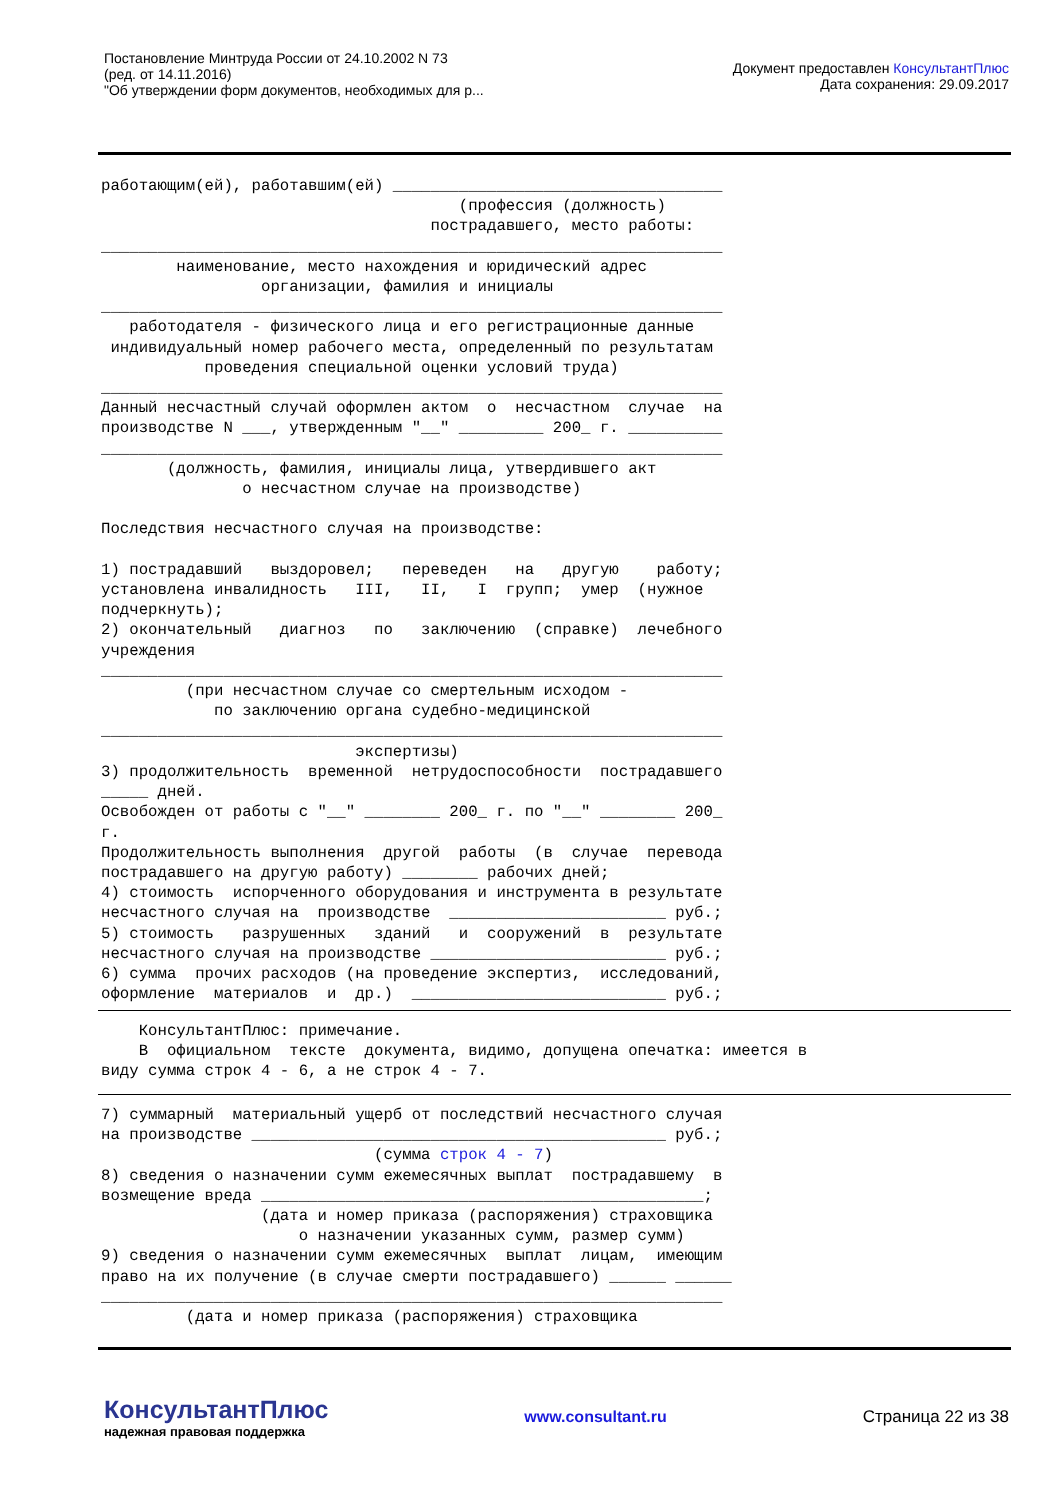Постановление Минтруда России от 24.10.2002 N 73
(ред. от 14.11.2016)
"Об утверждении форм документов, необходимых для р...
Документ предоставлен КонсультантПлюс
Дата сохранения: 29.09.2017
работающим(ей), работавшим(ей) ___________________________________
                                      (профессия (должность)
                                   пострадавшего, место работы:
__________________________________________________________________
        наименование, место нахождения и юридический адрес
                 организации, фамилия и инициалы
__________________________________________________________________
   работодателя - физического лица и его регистрационные данные
 индивидуальный номер рабочего места, определенный по результатам
           проведения специальной оценки условий труда)
__________________________________________________________________
Данный несчастный случай оформлен актом  о  несчастном  случае  на
производстве N ___, утвержденным "__" _________ 200_ г. __________
__________________________________________________________________
       (должность, фамилия, инициалы лица, утвердившего акт
               о несчастном случае на производстве)

Последствия несчастного случая на производстве:

1) пострадавший   выздоровел;   переведен   на   другую    работу;
установлена инвалидность   III,   II,   I  групп;  умер  (нужное
подчеркнуть);
2) окончательный   диагноз   по   заключению  (справке)  лечебного
учреждения
__________________________________________________________________
         (при несчастном случае со смертельным исходом -
            по заключению органа судебно-медицинской
__________________________________________________________________
                           экспертизы)
3) продолжительность  временной  нетрудоспособности  пострадавшего
_____ дней.
Освобожден от работы с "__" ________ 200_ г. по "__" ________ 200_
г.
Продолжительность выполнения  другой  работы  (в  случае  перевода
пострадавшего на другую работу) ________ рабочих дней;
4) стоимость  испорченного оборудования и инструмента в результате
несчастного случая на  производстве  _______________________ руб.;
5) стоимость   разрушенных   зданий   и  сооружений  в  результате
несчастного случая на производстве _________________________ руб.;
6) сумма  прочих расходов (на проведение экспертиз,  исследований,
оформление  материалов  и  др.)  ___________________________ руб.;
    КонсультантПлюс: примечание.
    В  официальном  тексте  документа, видимо, допущена опечатка: имеется в
виду сумма строк 4 - 6, а не строк 4 - 7.
7) суммарный  материальный ущерб от последствий несчастного случая
на производстве ____________________________________________ руб.;
                             (сумма строк 4 - 7)
8) сведения о назначении сумм ежемесячных выплат  пострадавшему  в
возмещение вреда _______________________________________________;
                 (дата и номер приказа (распоряжения) страховщика
                     о назначении указанных сумм, размер сумм)
9) сведения о назначении сумм ежемесячных  выплат  лицам,  имеющим
право на их получение (в случае смерти пострадавшего) ______ ______
__________________________________________________________________
         (дата и номер приказа (распоряжения) страховщика
КонсультантПлюс
надежная правовая поддержка
www.consultant.ru Страница 22 из 38